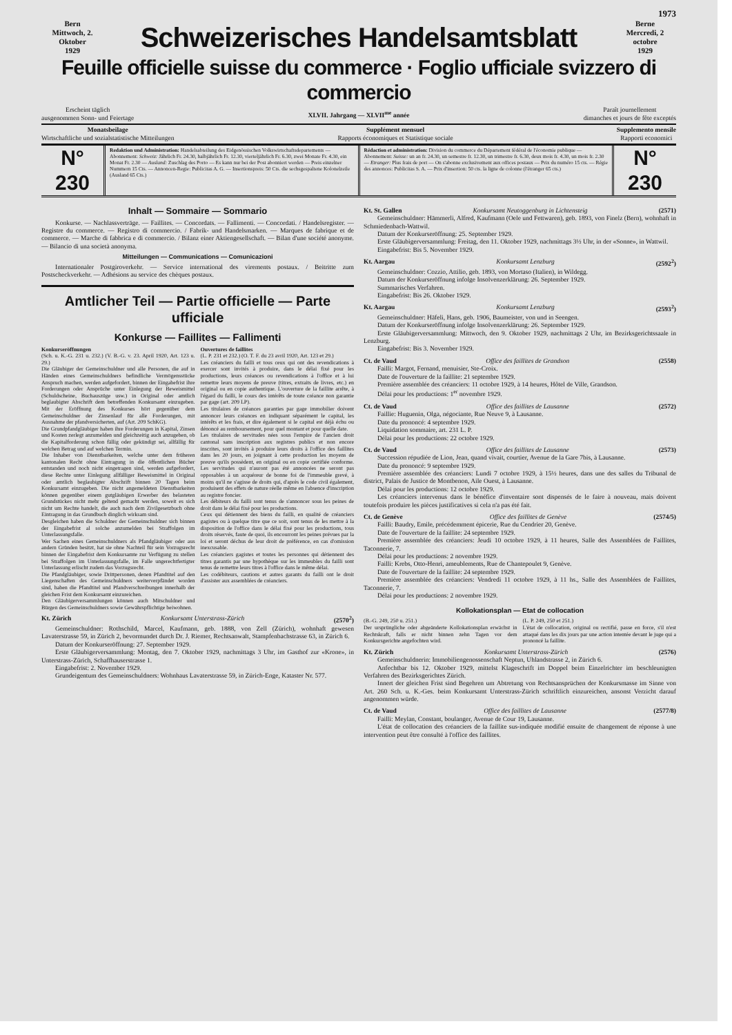1973
Bern
Mittwoch, 2. Oktober
1929
Schweizerisches Handelsamtsblatt
Berne
Mercredi, 2 octobre
1929
Feuille officielle suisse du commerce · Foglio ufficiale svizzero di commercio
Erscheint täglich
ausgenommen Sonn- und Feiertage
XLVII. Jahrgang — XLVII<sup>me</sup> année
Paraît journellement
dimanches et jours de fête exceptés
Monatsbeilage
Wirtschaftliche und sozialstatistische Mitteilungen
Supplément mensuel
Rapports économiques et Statistique sociale
Supplemento mensile
Rapporti economici
N° 230
Redaktion und Administration: Handelsabteilung des Eidgenössischen Volkswirtschaftsdepartements — Abonnement: Schweiz: Jährlich Fr. 24.30, halbjährlich Fr. 12.30, vierteljährlich Fr. 6.30, zwei Monate Fr. 4.30, ein Monat Fr. 2.30 — Ausland: Zuschlag des Porto — Es kann nur bei der Post abonniert werden — Preis einzelner Nummern 15 Cts. — Annoncen-Regie: Publicitas A. G. — Insertionspreis: 50 Cts. die sechsgespaltene Kolonelzeile (Ausland 65 Cts.)
Rédaction et administration: Division du commerce du Département fédéral de l'économie publique — Abonnement: Suisse: un an fr. 24.30, un semestre fr. 12.30, un trimestre fr. 6.30, deux mois fr. 4.30, un mois fr. 2.30 — Etranger: Plus frais de port — On s'abonne exclusivement aux offices postaux — Prix du numéro 15 cts. — Régie des annonces: Publicitas S. A. — Prix d'insertion: 50 cts. la ligne de colonne (l'étranger 65 cts.)
N° 230
Inhalt — Sommaire — Sommario
Konkurse. — Nachlassverträge. — Faillites. — Concordats. — Fallimenti. — Concordati. / Handelsregister. — Registre du commerce. — Registro di commercio. / Fabrik- und Handelsmarken. — Marques de fabrique et de commerce. — Marche di fabbrica e di commercio. / Bilanz einer Aktiengesellschaft. — Bilan d'une société anonyme. — Bilancio di una società anonyma.
Mitteilungen — Communications — Comunicazioni
Internationaler Postgiroverkehr. — Service international des virements postaux. / Beitritte zum Postscheckverkehr. — Adhésions au service des chèques postaux.
Amtlicher Teil — Partie officielle — Parte ufficiale
Konkurse — Faillites — Fallimenti
Konkurseröffnungen
(Sch. u. K.-G. 231 u. 232.) (V. B.-G. v. 23. April 1920, Art. 123 u. 29.)
Die Gläubiger der Gemeinschuldner und alle Personen, die auf in Händen eines Gemeinschuldners befindliche Vermögensstücke Anspruch machen, werden aufgefordert, binnen der Eingabefrist ihre Forderungen oder Ansprüche unter Einlegung der Beweismittel (Schuldscheine, Buchauszüge usw.) in Original oder amtlich beglaubigter Abschrift dem betreffenden Konkursamt einzugeben. Mit der Eröffnung des Konkurses hört gegenüber dem Gemeinschuldner der Zinsenlauf für alle Forderungen, mit Ausnahme der pfandversicherten, auf (Art. 209 SchKG).
Die Grundpfandgläubiger haben ihre Forderungen in Kapital, Zinsen und Kosten zerlegt anzumelden und gleichzeitig auch anzugeben, ob die Kapitalforderung schon fällig oder gekündigt sei, allfällig für welchen Betrag und auf welchen Termin.
Die Inhaber von Dienstbarkeiten, welche unter dem früheren kantonalen Recht ohne Eintragung in die öffentlichen Bücher entstanden und noch nicht eingetragen sind, werden aufgefordert, diese Rechte unter Einlegung allfälliger Beweismittel in Original oder amtlich beglaubigter Abschrift binnen 20 Tagen beim Konkursamt einzugeben. Die nicht angemeldeten Dienstbarkeiten können gegenüber einem gutgläubigen Erwerber des belasteten Grundstückes nicht mehr geltend gemacht werden, soweit es sich nicht um Rechte handelt, die auch nach dem Zivilgesetzbuch ohne Eintragung in das Grundbuch dinglich wirksam sind.
Desgleichen haben die Schuldner der Gemeinschuldner sich binnen der Eingabefrist al solche anzumelden bei Straffolgen im Unterlassungsfalle.
Wer Sachen eines Gemeinschuldners als Pfandgläubiger oder aus andern Gründen besitzt, hat sie ohne Nachteil für sein Vorzugsrecht binnen der Eingabefrist dem Konkursamte zur Verfügung zu stellen bei Straffolgen im Unterlassungsfalle, im Falle ungerechtfertigter Unterlassung erlischt zudem das Vorzugsrecht.
Die Pfandgläubiger, sowie Drittpersonen, denen Pfandtitel auf den Liegenschaften des Gemeinschuldners weiterverpfändet worden sind, haben die Pfandtitel und Pfandverschreibungen innerhalb der gleichen Frist dem Konkursamt einzureichen.
Den Gläubigerversammlungen können auch Mitschuldner und Bürgen des Gemeinschuldners sowie Gewährspflichtige beiwohnen.
Ouvertures de faillites
(L. P. 231 et 232.) (O. T. F. du 23 avril 1920, Art. 123 et 29.)
Les créanciers du failli et tous ceux qui ont des revendications à exercer sont invités à produire, dans le délai fixé pour les productions, leurs créances ou revendications à l'office et à lui remettre leurs moyens de preuve (titres, extraits de livres, etc.) en original ou en copie authentique. L'ouverture de la faillite arrête, à l'égard du failli, le cours des intérêts de toute créance non garantie par gage (art. 209 LP).
Les titulaires de créances garanties par gage immobilier doivent annoncer leurs créances en indiquant séparément le capital, les intérêts et les frais, et dire également si le capital est déjà échu ou dénoncé au remboursement, pour quel montant et pour quelle date.
Les titulaires de servitudes nées sous l'empire de l'ancien droit cantonal sans inscription aux registres publics et non encore inscrites, sont invités à produire leurs droits à l'office des faillites dans les 20 jours, en joignant à cette production les moyens de preuve qu'ils possèdent, en original ou en copie certifiée conforme. Les servitudes qui n'auront pas été annoncées ne seront pas opposables à un acquéreur de bonne foi de l'immeuble grevé, à moins qu'il ne s'agisse de droits qui, d'après le code civil également, produisent des effets de nature réelle même en l'absence d'inscription au registre foncier.
Les débiteurs du failli sont tenus de s'annoncer sous les peines de droit dans le délai fixé pour les productions.
Ceux qui détiennent des biens du failli, en qualité de créanciers gagistes ou à quelque titre que ce soit, sont tenus de les mettre à la disposition de l'office dans le délai fixé pour les productions, tous droits réservés, faute de quoi, ils encourront les peines prévues par la loi et seront déchus de leur droit de préférence, en cas d'omission inexcusable.
Les créanciers gagistes et toutes les personnes qui détiennent des titres garantis par une hypothèque sur les immeubles du failli sont tenus de remettre leurs titres à l'office dans le même délai.
Les codébiteurs, cautions et autres garants du failli ont le droit d'assister aux assemblées de créanciers.
Kt. Zürich Konkursamt Unterstrass-Zürich (2570<sup>2</sup>)
Gemeinschuldner: Rothschild, Marcel, Kaufmann, geb. 1888, von Zell (Zürich), wohnhaft gewesen Lavaterstrasse 59, in Zürich 2, bevormundet durch Dr. J. Riemer, Rechtsanwalt, Stampfenbachstrasse 63, in Zürich 6.
Datum der Konkurseröffnung: 27. September 1929.
Erste Gläubigerversammlung: Montag, den 7. Oktober 1929, nachmittags 3 Uhr, im Gasthof zur «Krone», in Unterstrass-Zürich, Schaffhauserstrasse 1.
Eingabefrist: 2. November 1929.
Grundeigentum des Gemeinschuldners: Wohnhaus Lavaterstrasse 59, in Zürich-Enge, Kataster Nr. 577.
Kt. St. Gallen Konkursamt Neutoggenburg in Lichtensteig (2571)
Gemeinschuldner: Hämmerli, Alfred, Kaufmann (Oele und Fettwaren), geb. 1893, von Finelz (Bern), wohnhaft in Schmiedenbach-Wattwil.
Datum der Konkurseröffnung: 25. September 1929.
Erste Gläubigerversammlung: Freitag, den 11. Oktober 1929, nachmittags 3½ Uhr, in der «Sonne», in Wattwil.
Eingabefrist: Bis 5. November 1929.
Kt. Aargau Konkursamt Lenzburg (2592<sup>2</sup>)
Gemeinschuldner: Cozzio, Attilio, geb. 1893, von Mortaso (Italien), in Wildegg.
Datum der Konkurseröffnung infolge Insolvenzerklärung: 26. September 1929.
Summarisches Verfahren.
Eingabefrist: Bis 26. Oktober 1929.
Kt. Aargau Konkursamt Lenzburg (2593<sup>2</sup>)
Gemeinschuldner: Häfeli, Hans, geb. 1906, Baumeister, von und in Seengen.
Datum der Konkurseröffnung infolge Insolvenzerklärung: 26. September 1929.
Erste Gläubigerversammlung: Mittwoch, den 9. Oktober 1929, nachmittags 2 Uhr, im Bezirksgerichtssaale in Lenzburg.
Eingabefrist: Bis 3. November 1929.
Ct. de Vaud Office des faillites de Grandson (2558)
Failli: Margot, Fernand, menuisier, Ste-Croix.
Date de l'ouverture de la faillite: 21 septembre 1929.
Première assemblée des créanciers: 11 octobre 1929, à 14 heures, Hôtel de Ville, Grandson.
Délai pour les productions: 1<sup>er</sup> novembre 1929.
Ct. de Vaud Office des faillites de Lausanne (2572)
Faillie: Huguenin, Olga, négociante, Rue Neuve 9, à Lausanne.
Date du prononcé: 4 septembre 1929.
Liquidation sommaire, art. 231 L. P.
Délai pour les productions: 22 octobre 1929.
Ct. de Vaud Office des faillites de Lausanne (2573)
Succession répudiée de Lion, Jean, quand vivait, courtier, Avenue de la Gare 7bis, à Lausanne.
Date du prononcé: 9 septembre 1929.
Première assemblée des créanciers: Lundi 7 octobre 1929, à 15½ heures, dans une des salles du Tribunal de district, Palais de Justice de Montbenon, Aile Ouest, à Lausanne.
Délai pour les productions: 12 octobre 1929.
Les créanciers intervenus dans le bénéfice d'inventaire sont dispensés de le faire à nouveau, mais doivent toutefois produire les pièces justificatives si cela n'a pas été fait.
Ct. de Genève Office des faillites de Genève (2574/5)
Failli: Baudry, Emile, précédemment épicerie, Rue du Cendrier 20, Genève.
Date de l'ouverture de la faillite: 24 septembre 1929.
Première assemblée des créanciers: Jeudi 10 octobre 1929, à 11 heures, Salle des Assemblées de Faillites, Taconnerie, 7.
Délai pour les productions: 2 novembre 1929.
Failli: Krebs, Otto-Henri, ameublements, Rue de Chantepoulet 9, Genève.
Date de l'ouverture de la faillite: 24 septembre 1929.
Première assemblée des créanciers: Vendredi 11 octobre 1929, à 11 hs., Salle des Assemblées de Faillites, Taconnerie, 7.
Délai pour les productions: 2 novembre 1929.
Kollokationsplan — Etat de collocation
(B.-G. 249, 250 u. 251.)
Der ursprüngliche oder abgeänderte Kollokationsplan erwächst in Rechtskraft, falls er nicht binnen zehn Tagen vor dem Konkursgerichte angefochten wird.
(L. P. 249, 250 et 251.)
L'état de collocation, original ou rectifié, passe en force, s'il n'est attaqué dans les dix jours par une action intentée devant le juge qui a prononcé la faillite.
Kt. Zürich Konkursamt Unterstrass-Zürich (2576)
Gemeinschuldnerin: Immobiliengenossenschaft Neptun, Uhlandstrasse 2, in Zürich 6.
Anfechtbar bis 12. Oktober 1929, mittelst Klageschrift im Doppel beim Einzelrichter im beschleunigten Verfahren des Bezirksgerichtes Zürich.
Innert der gleichen Frist sind Begehren um Abtretung von Rechtsansprüchen der Konkursmasse im Sinne von Art. 260 Sch. u. K.-Ges. beim Konkursamt Unterstrass-Zürich schriftlich einzureichen, ansonst Verzicht darauf angenommen würde.
Ct. de Vaud Office des faillites de Lausanne (2577/8)
Failli: Meylan, Constant, boulanger, Avenue de Cour 19, Lausanne.
L'état de collocation des créanciers de la faillite sus-indiquée modifié ensuite de changement de réponse à une intervention peut être consulté à l'office des faillites.